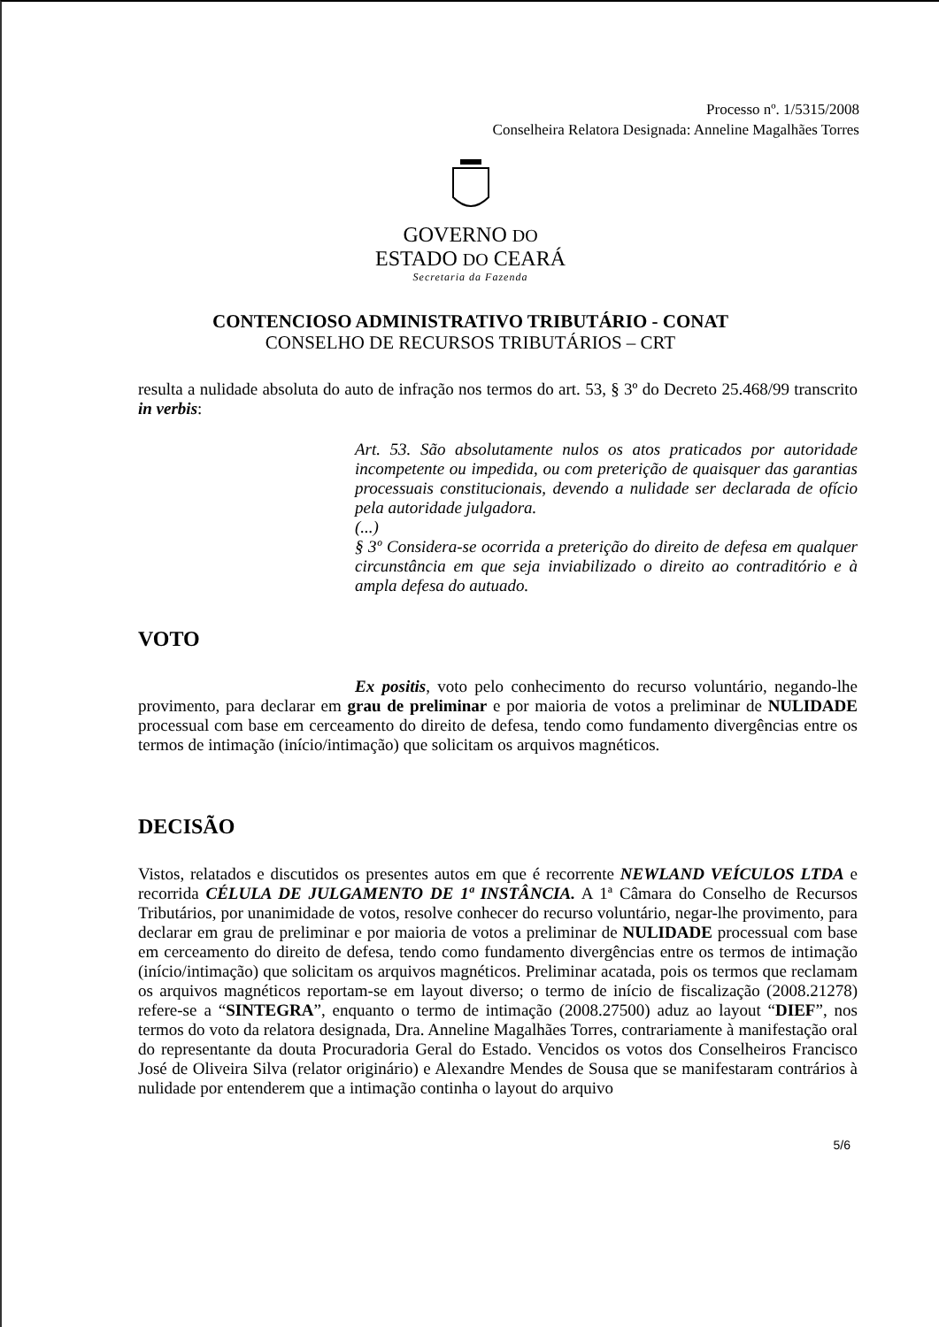Processo nº. 1/5315/2008
Conselheira Relatora Designada: Anneline Magalhães Torres
GOVERNO DO
ESTADO DO CEARÁ
Secretaria da Fazenda
CONTENCIOSO ADMINISTRATIVO TRIBUTÁRIO - CONAT
CONSELHO DE RECURSOS TRIBUTÁRIOS – CRT
resulta a nulidade absoluta do auto de infração nos termos do art. 53, § 3º do Decreto 25.468/99 transcrito in verbis:
Art. 53. São absolutamente nulos os atos praticados por autoridade incompetente ou impedida, ou com preterição de quaisquer das garantias processuais constitucionais, devendo a nulidade ser declarada de ofício pela autoridade julgadora.
(...)
§ 3º Considera-se ocorrida a preterição do direito de defesa em qualquer circunstância em que seja inviabilizado o direito ao contraditório e à ampla defesa do autuado.
VOTO
Ex positis, voto pelo conhecimento do recurso voluntário, negando-lhe provimento, para declarar em grau de preliminar e por maioria de votos a preliminar de NULIDADE processual com base em cerceamento do direito de defesa, tendo como fundamento divergências entre os termos de intimação (início/intimação) que solicitam os arquivos magnéticos.
DECISÃO
Vistos, relatados e discutidos os presentes autos em que é recorrente NEWLAND VEÍCULOS LTDA e recorrida CÉLULA DE JULGAMENTO DE 1ª INSTÂNCIA. A 1ª Câmara do Conselho de Recursos Tributários, por unanimidade de votos, resolve conhecer do recurso voluntário, negar-lhe provimento, para declarar em grau de preliminar e por maioria de votos a preliminar de NULIDADE processual com base em cerceamento do direito de defesa, tendo como fundamento divergências entre os termos de intimação (início/intimação) que solicitam os arquivos magnéticos. Preliminar acatada, pois os termos que reclamam os arquivos magnéticos reportam-se em layout diverso; o termo de início de fiscalização (2008.21278) refere-se a “SINTEGRA”, enquanto o termo de intimação (2008.27500) aduz ao layout “DIEF”, nos termos do voto da relatora designada, Dra. Anneline Magalhães Torres, contrariamente à manifestação oral do representante da douta Procuradoria Geral do Estado. Vencidos os votos dos Conselheiros Francisco José de Oliveira Silva (relator originário) e Alexandre Mendes de Sousa que se manifestaram contrários à nulidade por entenderem que a intimação continha o layout do arquivo
5/6